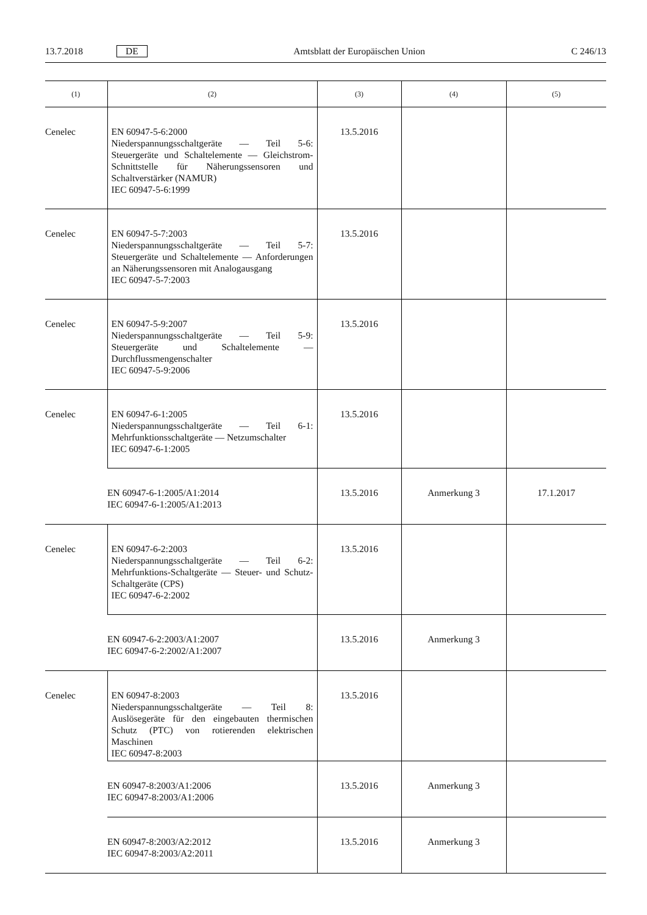13.7.2018 DE
Amtsblatt der Europäischen Union C 246/13
| (1) | (2) | (3) | (4) | (5) |
| --- | --- | --- | --- | --- |
| Cenelec | EN 60947-5-6:2000 Niederspannungsschaltgeräte — Teil 5-6: Steuergeräte und Schaltelemente — Gleichstrom-Schnittstelle für Näherungssensoren und Schaltverstärker (NAMUR) IEC 60947-5-6:1999 | 13.5.2016 | | |
| Cenelec | EN 60947-5-7:2003 Niederspannungsschaltgeräte — Teil 5-7: Steuergeräte und Schaltelemente — Anforderungen an Näherungssensoren mit Analogausgang IEC 60947-5-7:2003 | 13.5.2016 | | |
| Cenelec | EN 60947-5-9:2007 Niederspannungsschaltgeräte — Teil 5-9: Steuergeräte und Schaltelemente — Durchflussmengenschalter IEC 60947-5-9:2006 | 13.5.2016 | | |
| Cenelec | EN 60947-6-1:2005 Niederspannungsschaltgeräte — Teil 6-1: Mehrfunktionsschaltgeräte — Netzumschalter IEC 60947-6-1:2005 | 13.5.2016 | | |
| | EN 60947-6-1:2005/A1:2014 IEC 60947-6-1:2005/A1:2013 | 13.5.2016 | Anmerkung 3 | 17.1.2017 |
| Cenelec | EN 60947-6-2:2003 Niederspannungsschaltgeräte — Teil 6-2: Mehrfunktions-Schaltgeräte — Steuer- und Schutz-Schaltgeräte (CPS) IEC 60947-6-2:2002 | 13.5.2016 | | |
| | EN 60947-6-2:2003/A1:2007 IEC 60947-6-2:2002/A1:2007 | 13.5.2016 | Anmerkung 3 | |
| Cenelec | EN 60947-8:2003 Niederspannungsschaltgeräte — Teil 8: Auslösegeräte für den eingebauten thermischen Schutz (PTC) von rotierenden elektrischen Maschinen IEC 60947-8:2003 | 13.5.2016 | | |
| | EN 60947-8:2003/A1:2006 IEC 60947-8:2003/A1:2006 | 13.5.2016 | Anmerkung 3 | |
| | EN 60947-8:2003/A2:2012 IEC 60947-8:2003/A2:2011 | 13.5.2016 | Anmerkung 3 | |